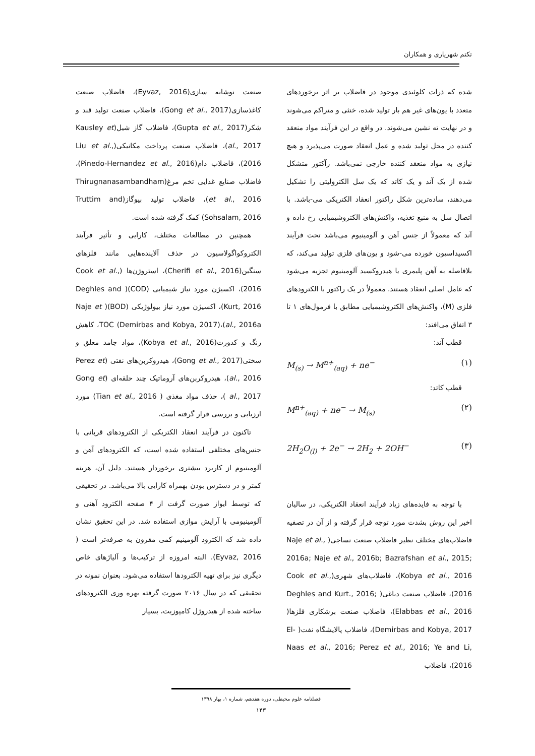تکتم شهریاری و همکاران
شده که ذرات کلوئیدی موجود در فاضلاب بر اثر برخوردهای متعدد با یون‌های غیر هم بار تولید شده، خنثی و متراکم می‌شوند و در نهایت ته نشین می‌شوند. در واقع در این فرآیند مواد منعقد کننده در محل تولید شده و عمل انعقاد صورت می‌پذیرد و هیچ نیازی به مواد منعقد کننده خارجی نمی‌باشد. رآکتور متشکل شده از یک آند و یک کاتد که یک سل الکترولیتی را تشکیل می‌دهند، ساده‌ترین شکل راکتور انعقاد الکتریکی می-باشد. با اتصال سل به منبع تغذیه، واکنش‌های الکتروشیمیایی رخ داده و آند که معمولاً از جنس آهن و آلومینیوم می‌باشد تحت فرآیند اکسیداسیون خورده می-شود و یون‌های فلزی تولید می‌کند، که بلافاصله به آهن پلیمری یا هیدروکسید آلومینیوم تجزیه می‌شود که عامل اصلی انعقاد هستند. معمولاً در یک راکتور با الکترودهای فلزی (M)، واکنش‌های الکتروشیمیایی مطابق با فرمول‌های ۱ تا ۳ اتفاق می‌افتد:
قطب آند:
M<sub>(s)</sub> → M<sup>n+</sup><sub>(aq)</sub> + ne<sup>−</sup> (۱)
قطب کاتد:
M<sup>n+</sup><sub>(aq)</sub> + ne<sup>−</sup> → M<sub>(s)</sub> (۲)
2H<sub>2</sub>O<sub>(l)</sub> + 2e<sup>−</sup> → 2H<sub>2</sub> + 2OH<sup>−</sup> (۳)
با توجه به فایده‌های زیاد فرآیند انعقاد الکتریکی، در سالیان اخیر این روش بشدت مورد توجه قرار گرفته و از آن در تصفیه فاضلاب‌های مختلف نظیر فاضلاب صنعت نساجی( Naje et al., 2016a; Naje et al., 2016b; Bazrafshan et al., 2015; Kobya et al., 2016)، فاضلاب‌های شهری(Cook et al., 2016)، فاضلاب صنعت دباغی( Deghles and Kurt., 2016; Elabbas et al., 2016)، فاضلاب صنعت برشکاری فلزها( Demirbas and Kobya, 2017)، فاضلاب پالایشگاه نفت( El-Naas et al., 2016; Perez et al., 2016; Ye and Li, 2016)، فاضلاب
صنعت نوشابه سازی(Eyvaz, 2016)، فاضلاب صنعت کاغذسازی(Gong et al., 2017)، فاضلاب صنعت تولید قند و شکر(Gupta et al., 2017)، فاضلاب گاز شیل(Kausley et al., 2017)، فاضلاب صنعت پرداخت مکانیکی(Liu et al., 2016)، فاضلاب دام(Pinedo-Hernandez et al., 2016)، فاضلاب صنایع غذایی تخم مرغ(Thirugnanasambandham et al., 2016)، فاضلاب تولید بیوگاز(Truttim and Sohsalam, 2016) کمک گرفته شده است.
همچنین در مطالعات مختلف، کارایی و تأثیر فرآیند الکتروکواگولاسیون در حذف آلاینده‌هایی مانند فلزهای سنگین(Cherifi et al., 2016)، استروژن‌ها (Cook et al., 2016)، اکسیژن مورد نیاز شیمیایی (COD)( Deghles and Kurt, 2016)، اکسیژن مورد نیاز بیولوژیکی (BOD)( Naje et al., 2016a)،TOC (Demirbas and Kobya, 2017)، کاهش رنگ و کدورت(Kobya et al., 2016)، مواد جامد معلق و سختی(Gong et al., 2017)، هیدروکربن‌های نفتی (Perez et al., 2016)، هیدروکربن‌های آروماتیک چند حلقه‌ای (Gong et al., 2017 )، حذف مواد مغذی ( Tian et al., 2016) مورد ارزیابی و بررسی قرار گرفته است.
تاکنون در فرآیند انعقاد الکتریکی از الکترودهای قربانی با جنس‌های مختلفی استفاده شده است، که الکترودهای آهن و آلومینیوم از کاربرد بیشتری برخوردار هستند. دلیل آن، هزینه کمتر و در دسترس بودن بهمراه کارایی بالا می‌باشد. در تحقیقی که توسط ایواز صورت گرفت از ۴ صفحه الکترود آهنی و آلومینیومی با آرایش موازی استفاده شد. در این تحقیق نشان داده شد که الکترود آلومینیم کمی مقرون به صرفه‌تر است ( Eyvaz, 2016). البته امروزه از ترکیب‌ها و آلیاژهای خاص دیگری نیز برای تهیه الکترودها استفاده می‌شود. بعنوان نمونه در تحقیقی که در سال ۲۰۱۶ صورت گرفته بهره وری الکترودهای ساخته شده از هیدروژل کامپوزیت، بسیار
فصلنامه علوم محیطی، دوره هفدهم، شماره ۱، بهار ۱۳۹۸
۱۴۳